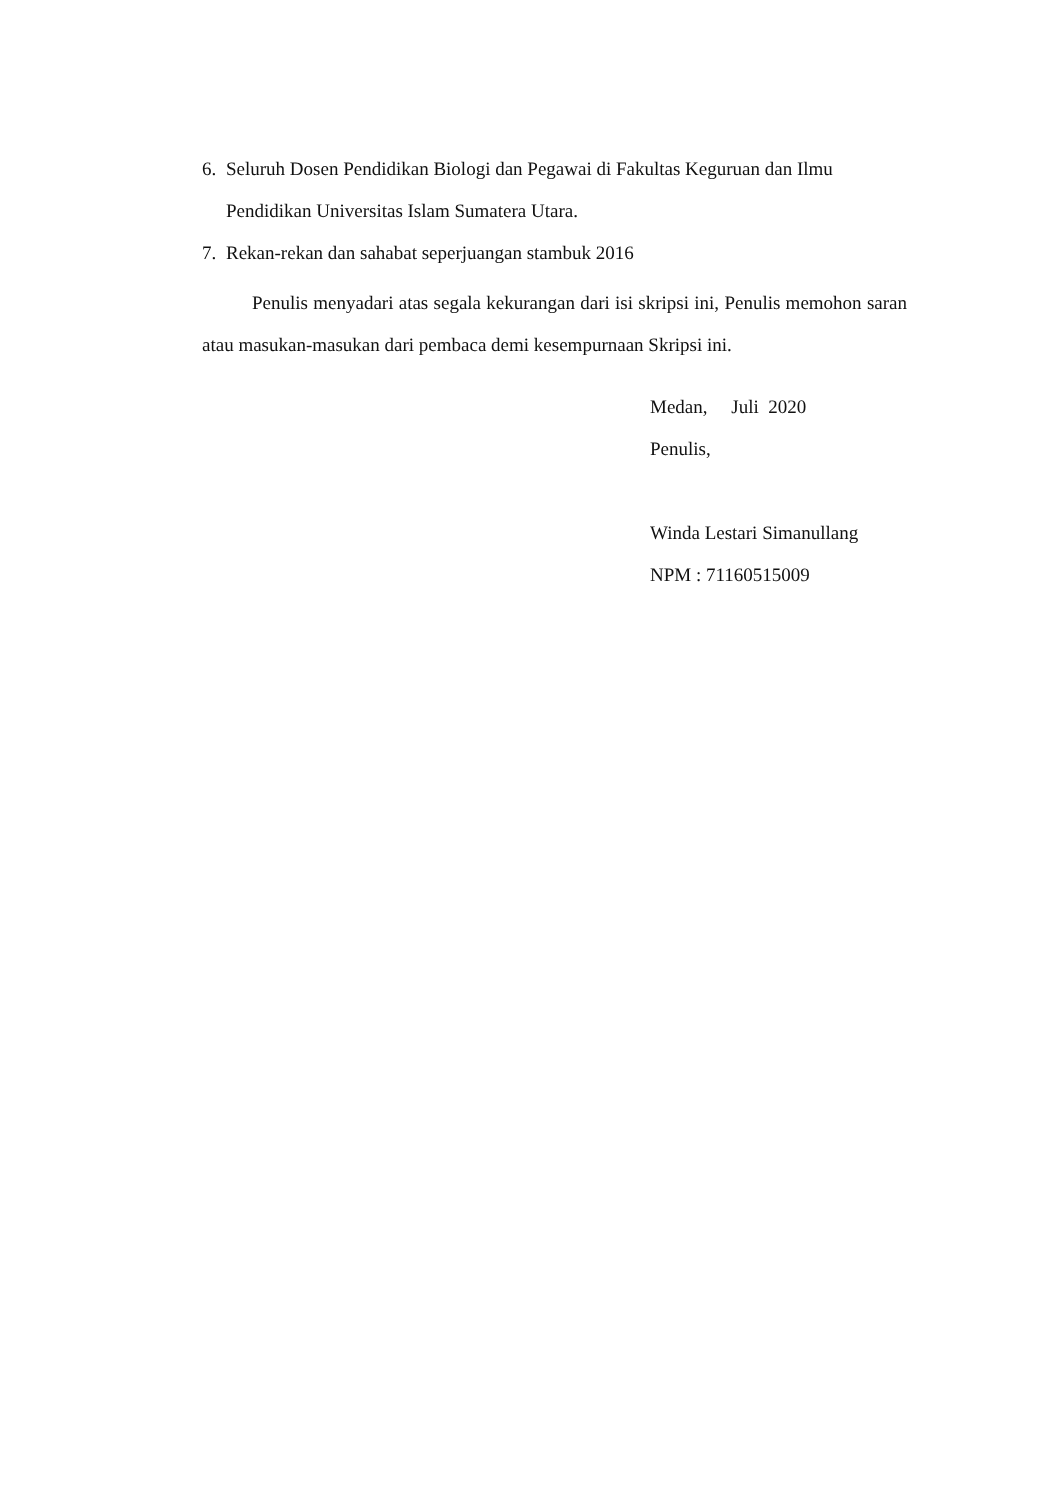6. Seluruh Dosen Pendidikan Biologi dan Pegawai di Fakultas Keguruan dan Ilmu Pendidikan Universitas Islam Sumatera Utara.
7. Rekan-rekan dan sahabat seperjuangan stambuk 2016
Penulis menyadari atas segala kekurangan dari isi skripsi ini, Penulis memohon saran atau masukan-masukan dari pembaca demi kesempurnaan Skripsi ini.
Medan, Juli 2020
Penulis,
Winda Lestari Simanullang
NPM : 71160515009